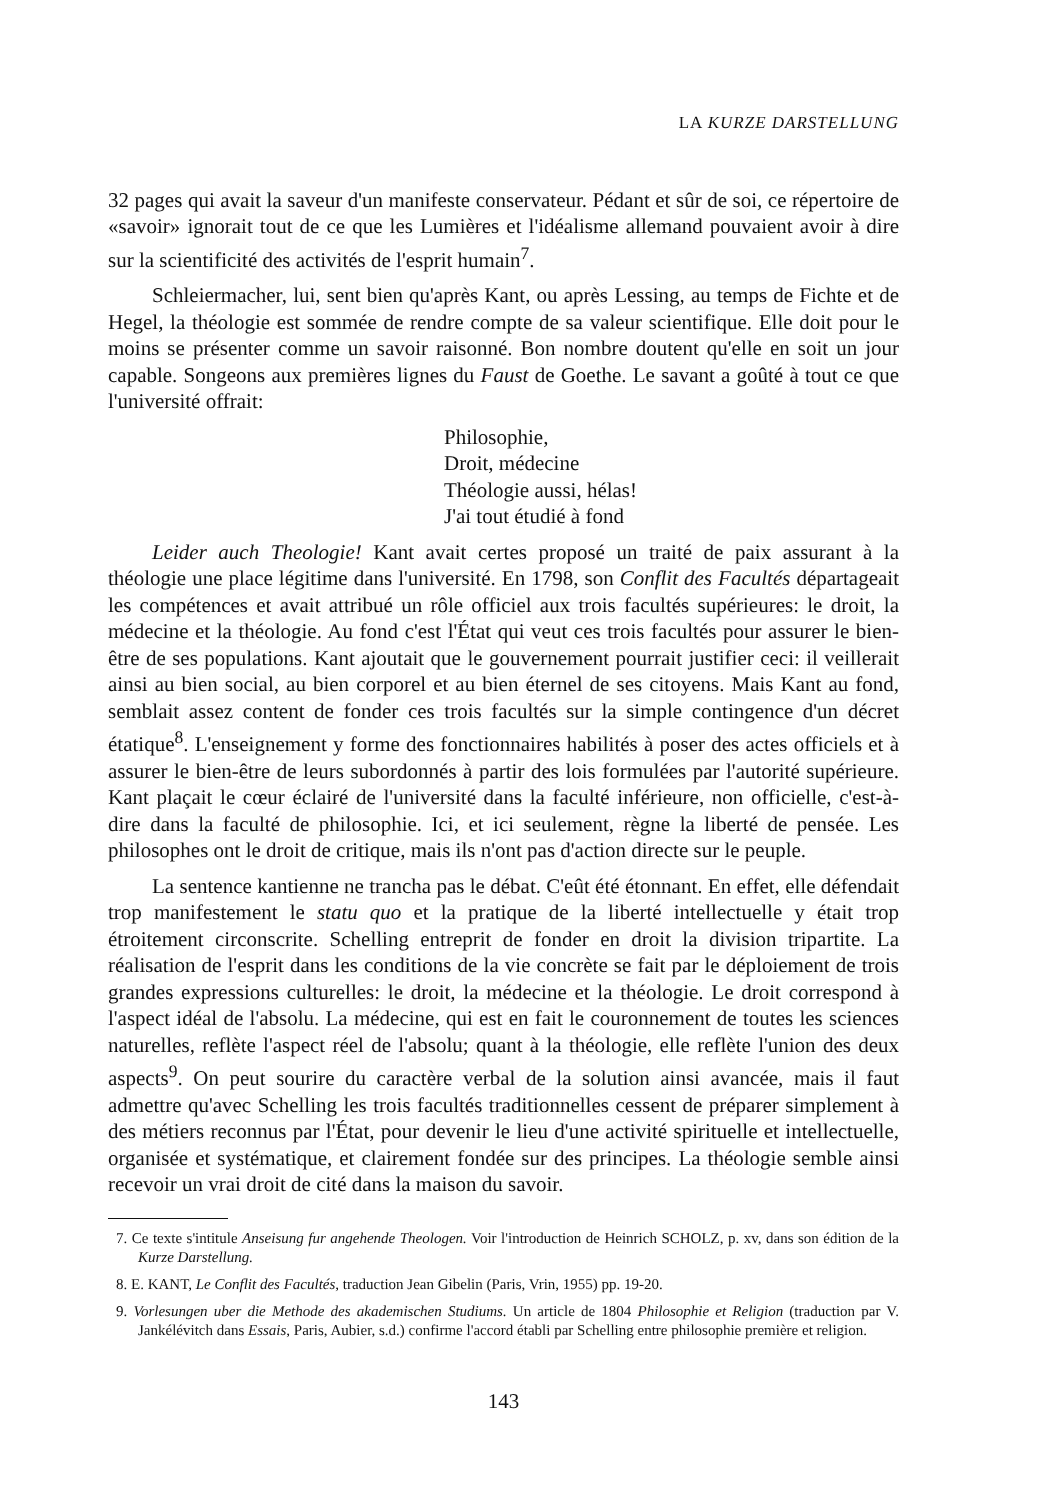LA KURZE DARSTELLUNG
32 pages qui avait la saveur d'un manifeste conservateur. Pédant et sûr de soi, ce répertoire de «savoir» ignorait tout de ce que les Lumières et l'idéalisme allemand pouvaient avoir à dire sur la scientificité des activités de l'esprit humain<sup>7</sup>.
Schleiermacher, lui, sent bien qu'après Kant, ou après Lessing, au temps de Fichte et de Hegel, la théologie est sommée de rendre compte de sa valeur scientifique. Elle doit pour le moins se présenter comme un savoir raisonné. Bon nombre doutent qu'elle en soit un jour capable. Songeons aux premières lignes du Faust de Goethe. Le savant a goûté à tout ce que l'université offrait:
Philosophie,
Droit, médecine
Théologie aussi, hélas!
J'ai tout étudié à fond
Leider auch Theologie! Kant avait certes proposé un traité de paix assurant à la théologie une place légitime dans l'université. En 1798, son Conflit des Facultés départageait les compétences et avait attribué un rôle officiel aux trois facultés supérieures: le droit, la médecine et la théologie. Au fond c'est l'État qui veut ces trois facultés pour assurer le bien-être de ses populations. Kant ajoutait que le gouvernement pourrait justifier ceci: il veillerait ainsi au bien social, au bien corporel et au bien éternel de ses citoyens. Mais Kant au fond, semblait assez content de fonder ces trois facultés sur la simple contingence d'un décret étatique<sup>8</sup>. L'enseignement y forme des fonctionnaires habilités à poser des actes officiels et à assurer le bien-être de leurs subordonnés à partir des lois formulées par l'autorité supérieure. Kant plaçait le cœur éclairé de l'université dans la faculté inférieure, non officielle, c'est-à-dire dans la faculté de philosophie. Ici, et ici seulement, règne la liberté de pensée. Les philosophes ont le droit de critique, mais ils n'ont pas d'action directe sur le peuple.
La sentence kantienne ne trancha pas le débat. C'eût été étonnant. En effet, elle défendait trop manifestement le statu quo et la pratique de la liberté intellectuelle y était trop étroitement circonscrite. Schelling entreprit de fonder en droit la division tripartite. La réalisation de l'esprit dans les conditions de la vie concrète se fait par le déploiement de trois grandes expressions culturelles: le droit, la médecine et la théologie. Le droit correspond à l'aspect idéal de l'absolu. La médecine, qui est en fait le couronnement de toutes les sciences naturelles, reflète l'aspect réel de l'absolu; quant à la théologie, elle reflète l'union des deux aspects<sup>9</sup>. On peut sourire du caractère verbal de la solution ainsi avancée, mais il faut admettre qu'avec Schelling les trois facultés traditionnelles cessent de préparer simplement à des métiers reconnus par l'État, pour devenir le lieu d'une activité spirituelle et intellectuelle, organisée et systématique, et clairement fondée sur des principes. La théologie semble ainsi recevoir un vrai droit de cité dans la maison du savoir.
7. Ce texte s'intitule Anseisung fur angehende Theologen. Voir l'introduction de Heinrich SCHOLZ, p. xv, dans son édition de la Kurze Darstellung.
8. E. KANT, Le Conflit des Facultés, traduction Jean Gibelin (Paris, Vrin, 1955) pp. 19-20.
9. Vorlesungen uber die Methode des akademischen Studiums. Un article de 1804 Philosophie et Religion (traduction par V. Jankélévitch dans Essais, Paris, Aubier, s.d.) confirme l'accord établi par Schelling entre philosophie première et religion.
143